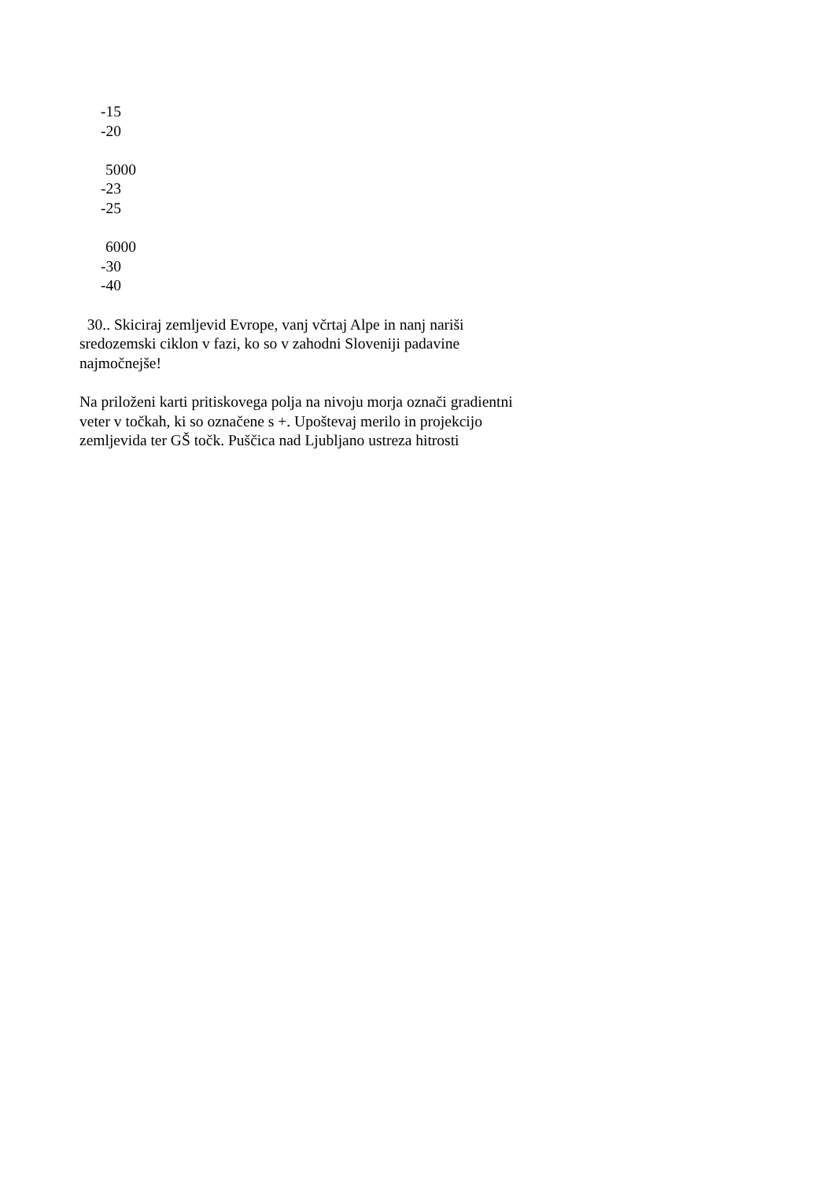-15
-20
5000
-23
-25
6000
-30
-40
30.. Skiciraj zemljevid Evrope, vanj včrtaj Alpe in nanj nariši sredozemski ciklon v fazi, ko so v zahodni Sloveniji padavine najmočnejše!
Na priloženi karti pritiskovega polja na nivoju morja označi gradientni veter v točkah, ki so označene s +. Upoštevaj merilo in projekcijo zemljevida ter GŠ točk. Puščica nad Ljubljano ustreza hitrosti